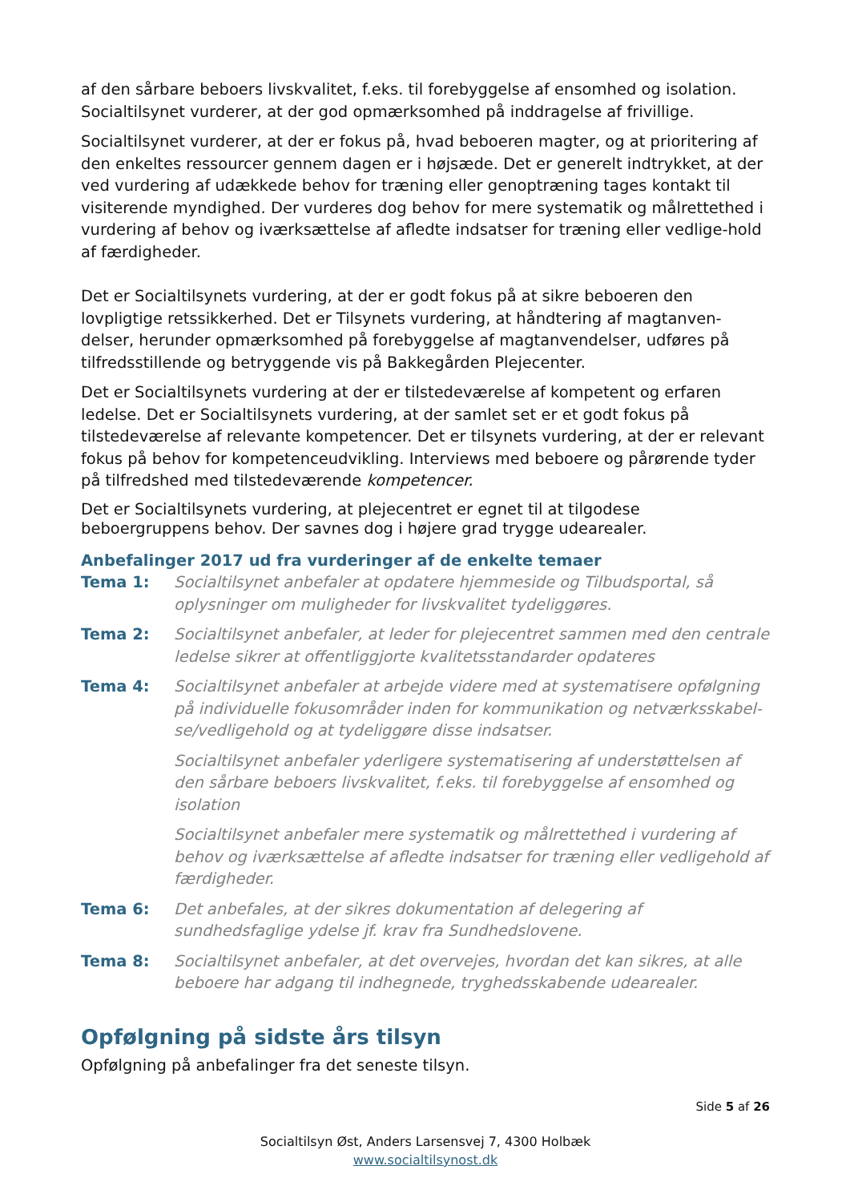af den sårbare beboers livskvalitet, f.eks. til forebyggelse af ensomhed og isolation. Socialtilsynet vurderer, at der god opmærksomhed på inddragelse af frivillige.
Socialtilsynet vurderer, at der er fokus på, hvad beboeren magter, og at prioritering af den enkeltes ressourcer gennem dagen er i højsæde. Det er generelt indtrykket, at der ved vurdering af udækkede behov for træning eller genoptræning tages kontakt til visiterende myndighed. Der vurderes dog behov for mere systematik og målrettethed i vurdering af behov og iværksættelse af afledte indsatser for træning eller vedlige-hold af færdigheder.
Det er Socialtilsynets vurdering, at der er godt fokus på at sikre beboeren den lovpligtige retssikkerhed. Det er Tilsynets vurdering, at håndtering af magtanven-delser, herunder opmærksomhed på forebyggelse af magtanvendelser, udføres på tilfredsstillende og betryggende vis på Bakkegården Plejecenter.
Det er Socialtilsynets vurdering at der er tilstedeværelse af kompetent og erfaren ledelse. Det er Socialtilsynets vurdering, at der samlet set er et godt fokus på tilstedeværelse af relevante kompetencer. Det er tilsynets vurdering, at der er relevant fokus på behov for kompetenceudvikling. Interviews med beboere og pårørende tyder på tilfredshed med tilstedeværende kompetencer.
Det er Socialtilsynets vurdering, at plejecentret er egnet til at tilgodese beboergruppens behov. Der savnes dog i højere grad trygge udearealer.
Anbefalinger 2017 ud fra vurderinger af de enkelte temaer
Tema 1: Socialtilsynet anbefaler at opdatere hjemmeside og Tilbudsportal, så oplysninger om muligheder for livskvalitet tydeliggøres.
Tema 2: Socialtilsynet anbefaler, at leder for plejecentret sammen med den centrale ledelse sikrer at offentliggjorte kvalitetsstandarder opdateres
Tema 4: Socialtilsynet anbefaler at arbejde videre med at systematisere opfølgning på individuelle fokusområder inden for kommunikation og netværksskabel-se/vedligehold og at tydeliggøre disse indsatser.
Socialtilsynet anbefaler yderligere systematisering af understøttelsen af den sårbare beboers livskvalitet, f.eks. til forebyggelse af ensomhed og isolation
Socialtilsynet anbefaler mere systematik og målrettethed i vurdering af behov og iværksættelse af afledte indsatser for træning eller vedligehold af færdigheder.
Tema 6: Det anbefales, at der sikres dokumentation af delegering af sundhedsfaglige ydelse jf. krav fra Sundhedslovene.
Tema 8: Socialtilsynet anbefaler, at det overvejes, hvordan det kan sikres, at alle beboere har adgang til indhegnede, tryghedsskabende udearealer.
Opfølgning på sidste års tilsyn
Opfølgning på anbefalinger fra det seneste tilsyn.
Side 5 af 26
Socialtilsyn Øst, Anders Larsensvej 7, 4300 Holbæk
www.socialtilsynost.dk